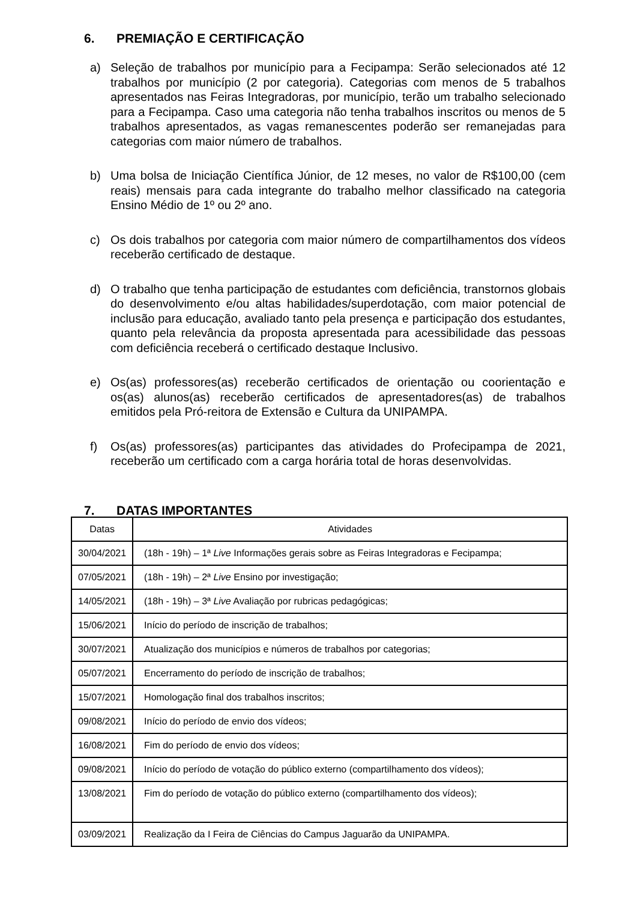6. PREMIAÇÃO E CERTIFICAÇÃO
a) Seleção de trabalhos por município para a Fecipampa: Serão selecionados até 12 trabalhos por município (2 por categoria). Categorias com menos de 5 trabalhos apresentados nas Feiras Integradoras, por município, terão um trabalho selecionado para a Fecipampa. Caso uma categoria não tenha trabalhos inscritos ou menos de 5 trabalhos apresentados, as vagas remanescentes poderão ser remanejadas para categorias com maior número de trabalhos.
b) Uma bolsa de Iniciação Científica Júnior, de 12 meses, no valor de R$100,00 (cem reais) mensais para cada integrante do trabalho melhor classificado na categoria Ensino Médio de 1º ou 2º ano.
c) Os dois trabalhos por categoria com maior número de compartilhamentos dos vídeos receberão certificado de destaque.
d) O trabalho que tenha participação de estudantes com deficiência, transtornos globais do desenvolvimento e/ou altas habilidades/superdotação, com maior potencial de inclusão para educação, avaliado tanto pela presença e participação dos estudantes, quanto pela relevância da proposta apresentada para acessibilidade das pessoas com deficiência receberá o certificado destaque Inclusivo.
e) Os(as) professores(as) receberão certificados de orientação ou coorientação e os(as) alunos(as) receberão certificados de apresentadores(as) de trabalhos emitidos pela Pró-reitora de Extensão e Cultura da UNIPAMPA.
f) Os(as) professores(as) participantes das atividades do Profecipampa de 2021, receberão um certificado com a carga horária total de horas desenvolvidas.
7. DATAS IMPORTANTES
| Datas | Atividades |
| --- | --- |
| 30/04/2021 | (18h - 19h) – 1ª Live Informações gerais sobre as Feiras Integradoras e Fecipampa; |
| 07/05/2021 | (18h - 19h) – 2ª Live Ensino por investigação; |
| 14/05/2021 | (18h - 19h) – 3ª Live Avaliação por rubricas pedagógicas; |
| 15/06/2021 | Início do período de inscrição de trabalhos; |
| 30/07/2021 | Atualização dos municípios e números de trabalhos por categorias; |
| 05/07/2021 | Encerramento do período de inscrição de trabalhos; |
| 15/07/2021 | Homologação final dos trabalhos inscritos; |
| 09/08/2021 | Início do período de envio dos vídeos; |
| 16/08/2021 | Fim do período de envio dos vídeos; |
| 09/08/2021 | Início do período de votação do público externo (compartilhamento dos vídeos); |
| 13/08/2021 | Fim do período de votação do público externo (compartilhamento dos vídeos); |
| 03/09/2021 | Realização da I Feira de Ciências do Campus Jaguarão da UNIPAMPA. |